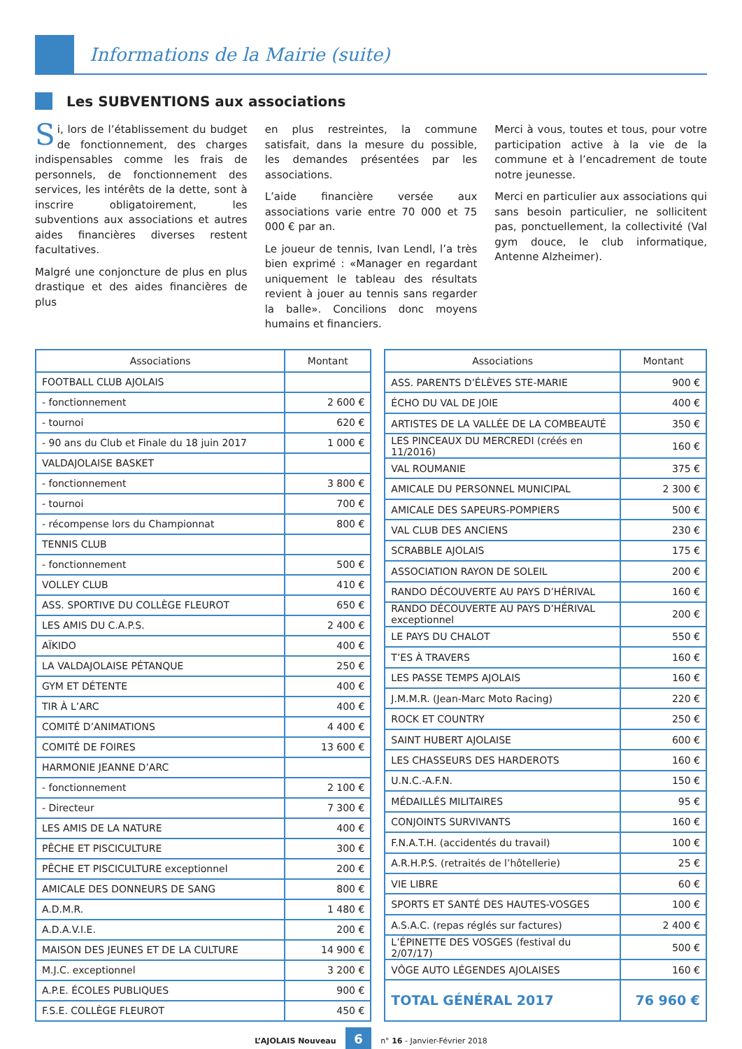Informations de la Mairie (suite)
Les SUBVENTIONS aux associations
Si, lors de l’établissement du budget de fonctionnement, des charges indispensables comme les frais de personnels, de fonctionnement des services, les intérêts de la dette, sont à inscrire obligatoirement, les subventions aux associations et autres aides financières diverses restent facultatives.
Malgré une conjoncture de plus en plus drastique et des aides financières de plus
en plus restreintes, la commune satisfait, dans la mesure du possible, les demandes présentées par les associations.
L’aide financière versée aux associations varie entre 70 000 et 75 000 € par an.
Le joueur de tennis, Ivan Lendl, l’a très bien exprimé : «Manager en regardant uniquement le tableau des résultats revient à jouer au tennis sans regarder la balle». Concilions donc moyens humains et financiers.
Merci à vous, toutes et tous, pour votre participation active à la vie de la commune et à l’encadrement de toute notre jeunesse.
Merci en particulier aux associations qui sans besoin particulier, ne sollicitent pas, ponctuellement, la collectivité (Val gym douce, le club informatique, Antenne Alzheimer).
| Associations | Montant |
| --- | --- |
| FOOTBALL CLUB AJOLAIS | |
| - fonctionnement | 2 600 € |
| - tournoi | 620 € |
| - 90 ans du Club et Finale du 18 juin 2017 | 1 000 € |
| VALDAJOLAISE BASKET | |
| - fonctionnement | 3 800 € |
| - tournoi | 700 € |
| - récompense lors du Championnat | 800 € |
| TENNIS CLUB | |
| - fonctionnement | 500 € |
| VOLLEY CLUB | 410 € |
| ASS. SPORTIVE DU COLLÈGE FLEUROT | 650 € |
| LES AMIS DU C.A.P.S. | 2 400 € |
| AÏKIDO | 400 € |
| LA VALDAJOLAISE PÉTANQUE | 250 € |
| GYM ET DÉTENTE | 400 € |
| TIR À L’ARC | 400 € |
| COMITÉ D’ANIMATIONS | 4 400 € |
| COMITÉ DE FOIRES | 13 600 € |
| HARMONIE JEANNE D’ARC | |
| - fonctionnement | 2 100 € |
| - Directeur | 7 300 € |
| LES AMIS DE LA NATURE | 400 € |
| PÊCHE ET PISCICULTURE | 300 € |
| PÊCHE ET PISCICULTURE exceptionnel | 200 € |
| AMICALE DES DONNEURS DE SANG | 800 € |
| A.D.M.R. | 1 480 € |
| A.D.A.V.I.E. | 200 € |
| MAISON DES JEUNES ET DE LA CULTURE | 14 900 € |
| M.J.C. exceptionnel | 3 200 € |
| A.P.E. ÉCOLES PUBLIQUES | 900 € |
| F.S.E. COLLÈGE FLEUROT | 450 € |
| Associations | Montant |
| --- | --- |
| ASS. PARENTS D’ÉLÈVES STE-MARIE | 900 € |
| ÉCHO DU VAL DE JOIE | 400 € |
| ARTISTES DE LA VALLÉE DE LA COMBEAUTÉ | 350 € |
| LES PINCEAUX DU MERCREDI (créés en 11/2016) | 160 € |
| VAL ROUMANIE | 375 € |
| AMICALE DU PERSONNEL MUNICIPAL | 2 300 € |
| AMICALE DES SAPEURS-POMPIERS | 500 € |
| VAL CLUB DES ANCIENS | 230 € |
| SCRABBLE AJOLAIS | 175 € |
| ASSOCIATION RAYON DE SOLEIL | 200 € |
| RANDO DÉCOUVERTE AU PAYS D’HÉRIVAL | 160 € |
| RANDO DÉCOUVERTE AU PAYS D’HÉRIVAL exceptionnel | 200 € |
| LE PAYS DU CHALOT | 550 € |
| T’ES À TRAVERS | 160 € |
| LES PASSE TEMPS AJOLAIS | 160 € |
| J.M.M.R. (Jean-Marc Moto Racing) | 220 € |
| ROCK ET COUNTRY | 250 € |
| SAINT HUBERT AJOLAISE | 600 € |
| LES CHASSEURS DES HARDEROTS | 160 € |
| U.N.C.-A.F.N. | 150 € |
| MÉDAILLÉS MILITAIRES | 95 € |
| CONJOINTS SURVIVANTS | 160 € |
| F.N.A.T.H. (accidentés du travail) | 100 € |
| A.R.H.P.S. (retraités de l’hôtellerie) | 25 € |
| VIE LIBRE | 60 € |
| SPORTS ET SANTÉ DES HAUTES-VOSGES | 100 € |
| A.S.A.C. (repas réglés sur factures) | 2 400 € |
| L’ÉPINETTE DES VOSGES (festival du 2/07/17) | 500 € |
| VÔGE AUTO LÉGENDES AJOLAISES | 160 € |
| TOTAL GÉNÉRAL 2017 | 76 960 € |
L’AJOLAIS Nouveau 6 n° 16 - Janvier-Février 2018